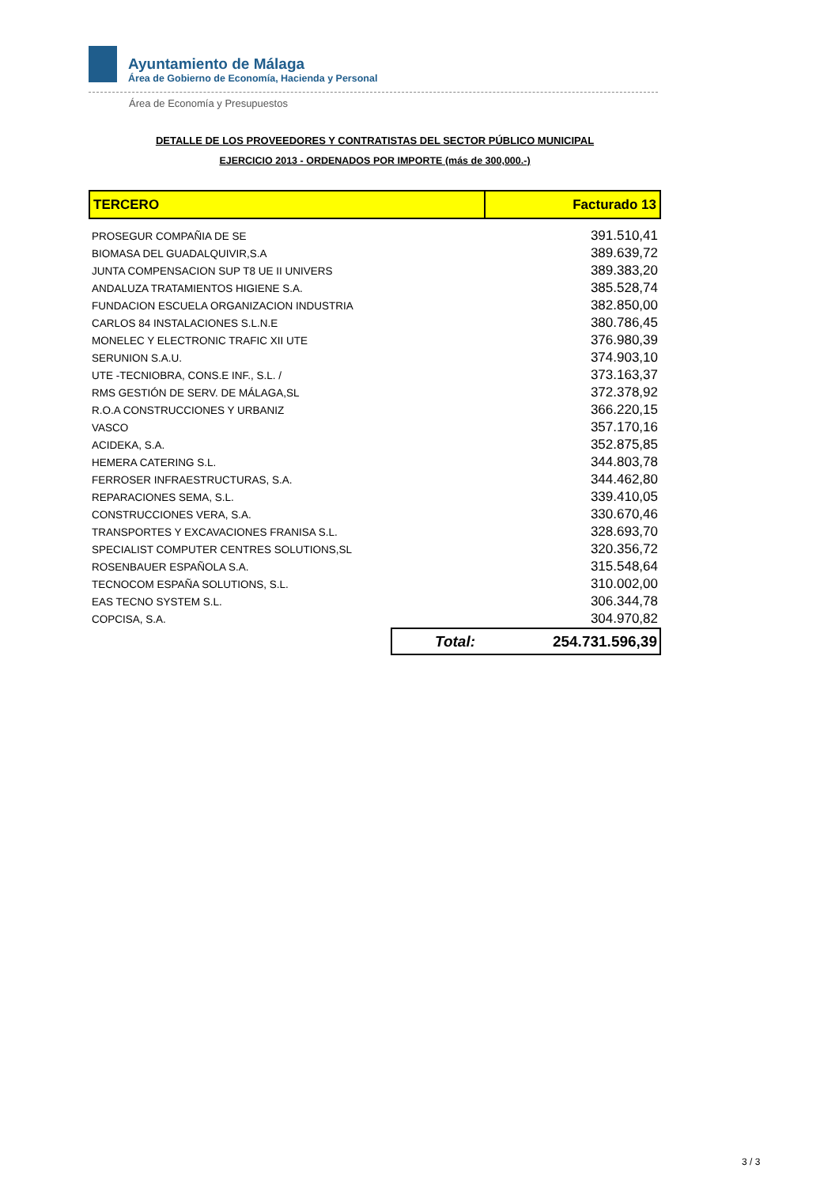Ayuntamiento de Málaga
Área de Gobierno de Economía, Hacienda y Personal
Área de Economía y Presupuestos
DETALLE DE LOS PROVEEDORES Y CONTRATISTAS DEL SECTOR PÚBLICO MUNICIPAL
EJERCICIO 2013 - ORDENADOS POR IMPORTE (más de 300,000.-)
| TERCERO | | Facturado 13 |
| --- | --- | --- |
| PROSEGUR COMPAÑIA DE SE | | 391.510,41 |
| BIOMASA DEL GUADALQUIVIR,S.A | | 389.639,72 |
| JUNTA COMPENSACION SUP T8 UE II UNIVERS | | 389.383,20 |
| ANDALUZA TRATAMIENTOS HIGIENE S.A. | | 385.528,74 |
| FUNDACION ESCUELA ORGANIZACION INDUSTRIA | | 382.850,00 |
| CARLOS 84 INSTALACIONES S.L.N.E | | 380.786,45 |
| MONELEC Y ELECTRONIC TRAFIC XII UTE | | 376.980,39 |
| SERUNION S.A.U. | | 374.903,10 |
| UTE -TECNIOBRA, CONS.E INF., S.L. / | | 373.163,37 |
| RMS GESTIÓN DE SERV. DE MÁLAGA,SL | | 372.378,92 |
| R.O.A CONSTRUCCIONES Y URBANIZ | | 366.220,15 |
| VASCO | | 357.170,16 |
| ACIDEKA, S.A. | | 352.875,85 |
| HEMERA CATERING S.L. | | 344.803,78 |
| FERROSER INFRAESTRUCTURAS, S.A. | | 344.462,80 |
| REPARACIONES SEMA, S.L. | | 339.410,05 |
| CONSTRUCCIONES VERA, S.A. | | 330.670,46 |
| TRANSPORTES Y EXCAVACIONES FRANISA S.L. | | 328.693,70 |
| SPECIALIST COMPUTER CENTRES SOLUTIONS,SL | | 320.356,72 |
| ROSENBAUER ESPAÑOLA S.A. | | 315.548,64 |
| TECNOCOM ESPAÑA SOLUTIONS, S.L. | | 310.002,00 |
| EAS TECNO SYSTEM S.L. | | 306.344,78 |
| COPCISA, S.A. | | 304.970,82 |
| | Total: | 254.731.596,39 |
3 / 3